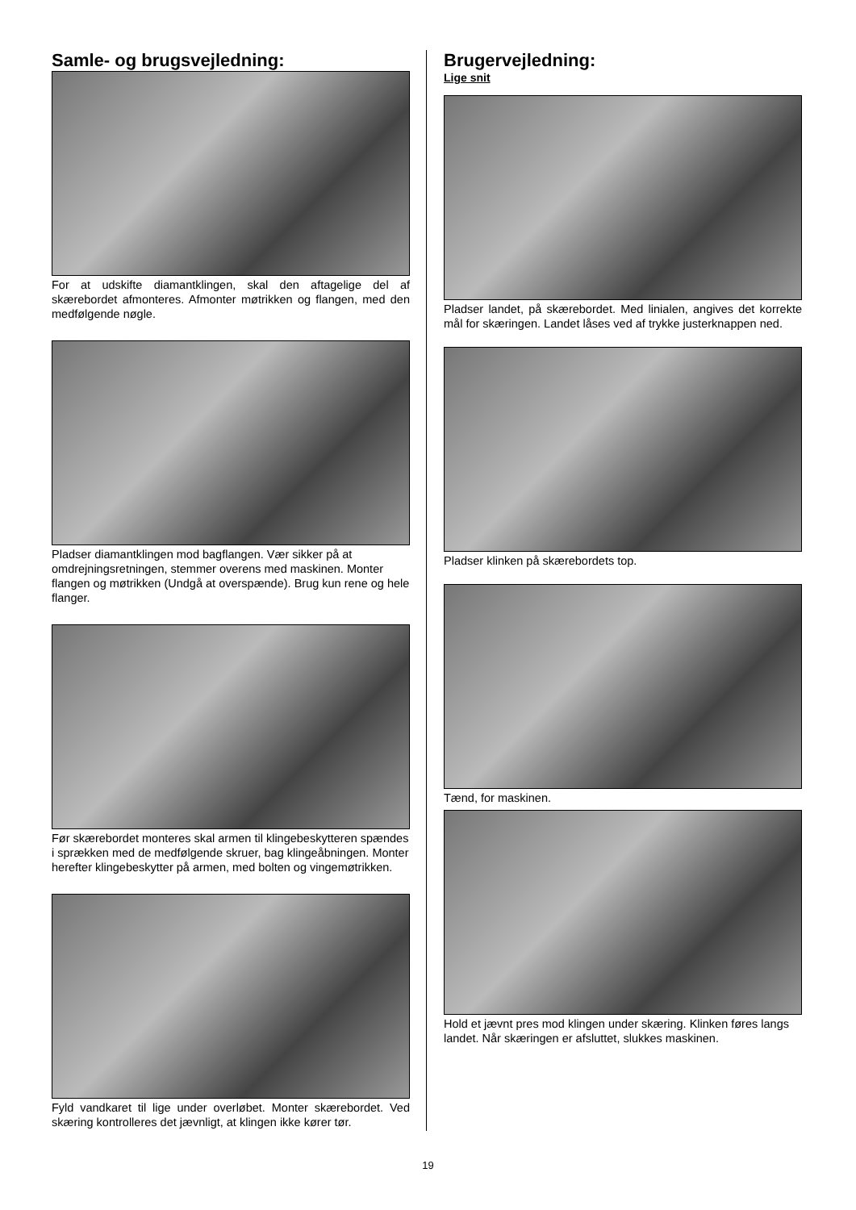Samle- og brugsvejledning:
For at udskifte diamantklingen, skal den aftagelige del af skærebordet afmonteres. Afmonter møtrikken og flangen, med den medfølgende nøgle.
Pladser diamantklingen mod bagflangen. Vær sikker på at omdrejningsretningen, stemmer overens med maskinen. Monter flangen og møtrikken (Undgå at overspænde). Brug kun rene og hele flanger.
Før skærebordet monteres skal armen til klingebeskytteren spændes i sprækken med de medfølgende skruer, bag klingeåbningen. Monter herefter klingebeskytter på armen, med bolten og vingemøtrikken.
Fyld vandkaret til lige under overløbet. Monter skærebordet. Ved skæring kontrolleres det jævnligt, at klingen ikke kører tør.
Brugervejledning:
Lige snit
Pladser landet, på skærebordet. Med linialen, angives det korrekte mål for skæringen. Landet låses ved af trykke justerknappen ned.
Pladser klinken på skærebordets top.
Tænd, for maskinen.
Hold et jævnt pres mod klingen under skæring. Klinken føres langs landet. Når skæringen er afsluttet, slukkes maskinen.
19